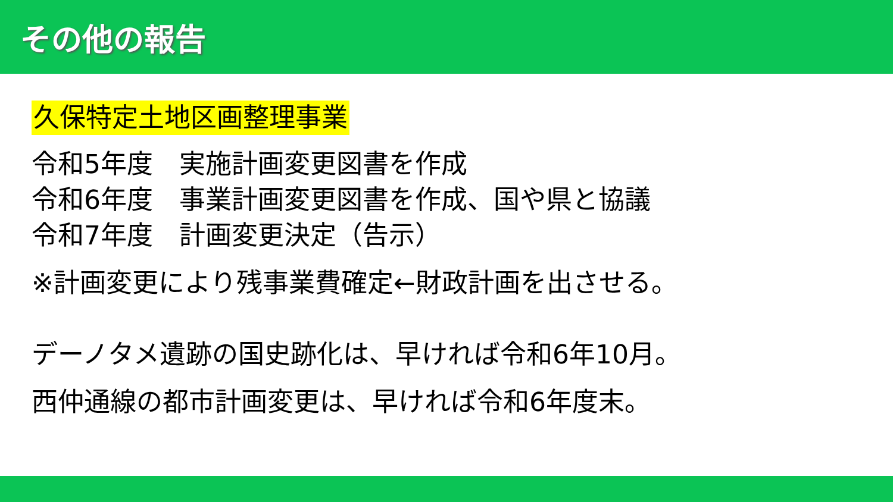その他の報告
久保特定土地区画整理事業
令和5年度　実施計画変更図書を作成
令和6年度　事業計画変更図書を作成、国や県と協議
令和7年度　計画変更決定（告示）
※計画変更により残事業費確定←財政計画を出させる。
デーノタメ遺跡の国史跡化は、早ければ令和6年10月。
西仲通線の都市計画変更は、早ければ令和6年度末。